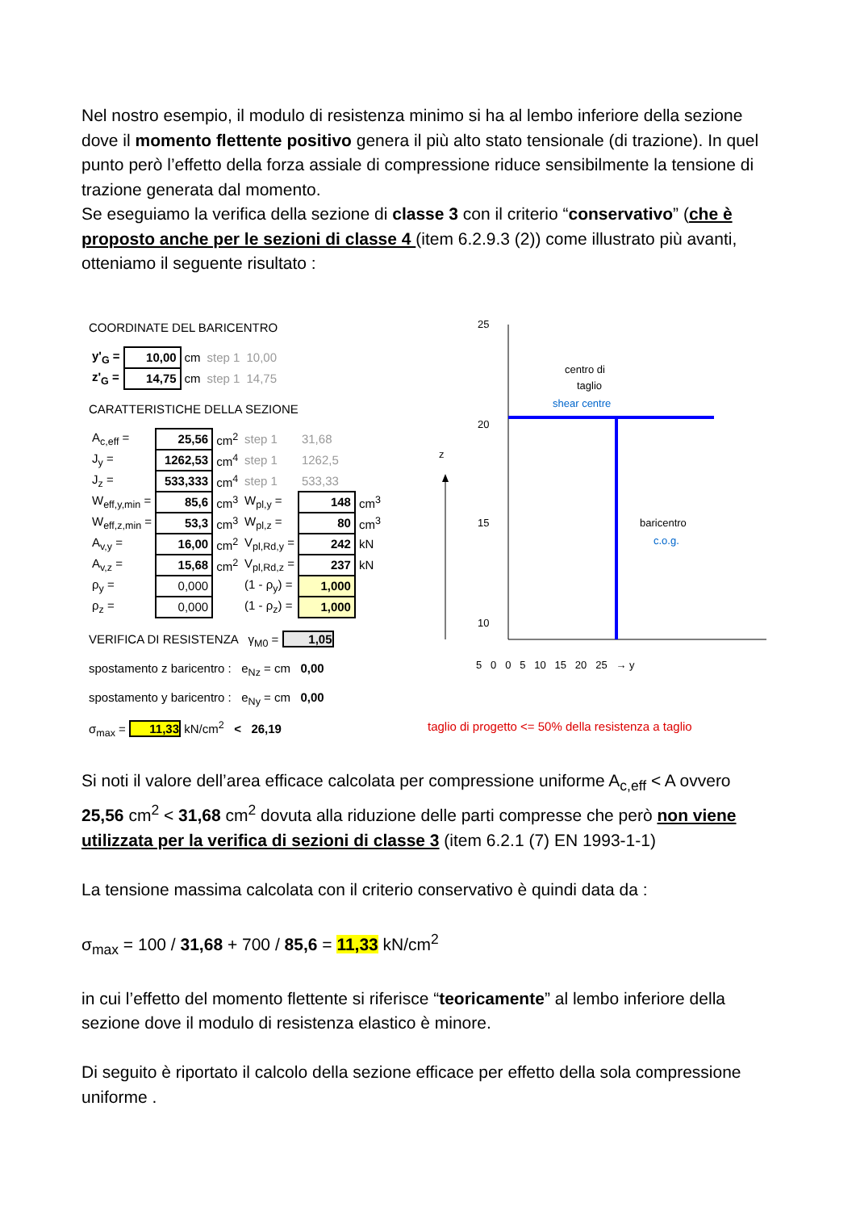Nel nostro esempio, il modulo di resistenza minimo si ha al lembo inferiore della sezione dove il momento flettente positivo genera il più alto stato tensionale (di trazione). In quel punto però l’effetto della forza assiale di compressione riduce sensibilmente la tensione di trazione generata dal momento.
Se eseguiamo la verifica della sezione di classe 3 con il criterio “conservativo” (che è proposto anche per le sezioni di classe 4 (item 6.2.9.3 (2)) come illustrato più avanti, otteniamo il seguente risultato :
COORDINATE DEL BARICENTRO
| y'<sub>G</sub> = | 10,00 | cm | step 1 | 10,00 |
| z'<sub>G</sub> = | 14,75 | cm | step 1 | 14,75 |
CARATTERISTICHE DELLA SEZIONE
| A<sub>c,eff</sub> = | 25,56 | cm<sup>2</sup> | step 1 | 31,68 | |
| J<sub>y</sub> = | 1262,53 | cm<sup>4</sup> | step 1 | 1262,5 | |
| J<sub>z</sub> = | 533,333 | cm<sup>4</sup> | step 1 | 533,33 | |
| W<sub>eff,y,min</sub> = | 85,6 | cm<sup>3</sup> | W<sub>pl,y</sub> = | 148 | cm<sup>3</sup> |
| W<sub>eff,z,min</sub> = | 53,3 | cm<sup>3</sup> | W<sub>pl,z</sub> = | 80 | cm<sup>3</sup> |
| A<sub>v,y</sub> = | 16,00 | cm<sup>2</sup> | V<sub>pl,Rd,y</sub> = | 242 | kN |
| A<sub>v,z</sub> = | 15,68 | cm<sup>2</sup> | V<sub>pl,Rd,z</sub> = | 237 | kN |
| ρ<sub>y</sub> = | 0,000 | | (1 - ρ<sub>y</sub>) = | 1,000 | |
| ρ<sub>z</sub> = | 0,000 | | (1 - ρ<sub>z</sub>) = | 1,000 | |
VERIFICA DI RESISTENZA γ<sub>M0</sub> = 1,05
spostamento z baricentro : e<sub>Nz</sub> = cm 0,00
spostamento y baricentro : e<sub>Ny</sub> = cm 0,00
σ<sub>max</sub> = 11,33 kN/cm<sup>2</sup> < 26,19
z
25
20
15
10
5
centro di
taglio
shear centre
baricentro
c.o.g.
5 0 0 5 10 15 20 25 → y
taglio di progetto <= 50% della resistenza a taglio
Si noti il valore dell’area efficace calcolata per compressione uniforme A<sub>c,eff</sub> < A ovvero 25,56 cm<sup>2</sup> < 31,68 cm<sup>2</sup> dovuta alla riduzione delle parti compresse che però non viene utilizzata per la verifica di sezioni di classe 3 (item 6.2.1 (7) EN 1993-1-1)
La tensione massima calcolata con il criterio conservativo è quindi data da :
σ<sub>max</sub> = 100 / 31,68 + 700 / 85,6 = 11,33 kN/cm<sup>2</sup>
in cui l’effetto del momento flettente si riferisce “teoricamente” al lembo inferiore della sezione dove il modulo di resistenza elastico è minore.
Di seguito è riportato il calcolo della sezione efficace per effetto della sola compressione uniforme .